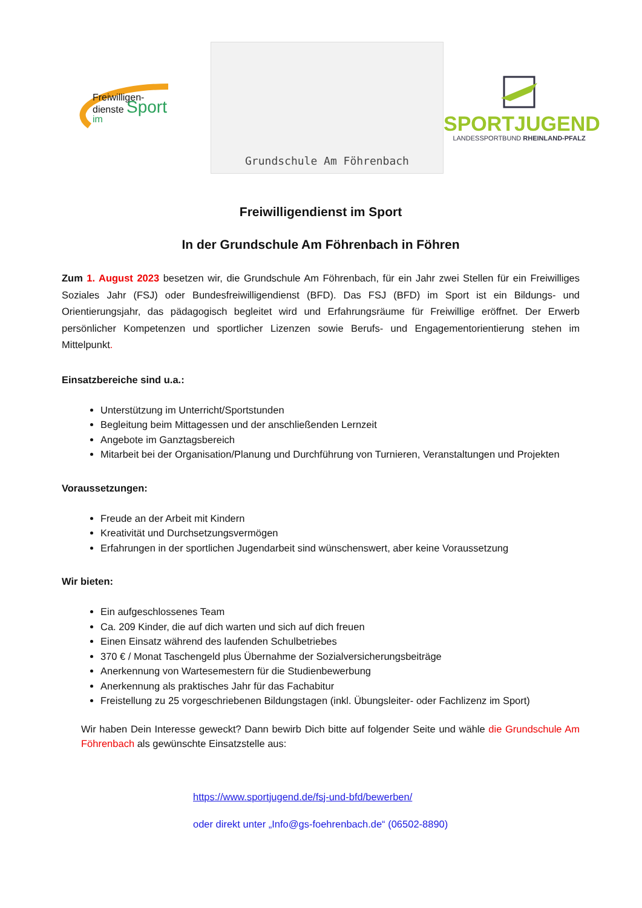Freiwilligen-
dienste Sport
im
Grundschule Am Föhrenbach
SPORTJUGEND
LANDESSPORTBUND RHEINLAND-PFALZ
Freiwilligendienst im Sport
In der Grundschule Am Föhrenbach in Föhren
Zum 1. August 2023 besetzen wir, die Grundschule Am Föhrenbach, für ein Jahr zwei Stellen für ein Freiwilliges Soziales Jahr (FSJ) oder Bundesfreiwilligendienst (BFD). Das FSJ (BFD) im Sport ist ein Bildungs- und Orientierungsjahr, das pädagogisch begleitet wird und Erfahrungsräume für Freiwillige eröffnet. Der Erwerb persönlicher Kompetenzen und sportlicher Lizenzen sowie Berufs- und Engagementorientierung stehen im Mittelpunkt.
Einsatzbereiche sind u.a.:
Unterstützung im Unterricht/Sportstunden
Begleitung beim Mittagessen und der anschließenden Lernzeit
Angebote im Ganztagsbereich
Mitarbeit bei der Organisation/Planung und Durchführung von Turnieren, Veranstaltungen und Projekten
Voraussetzungen:
Freude an der Arbeit mit Kindern
Kreativität und Durchsetzungsvermögen
Erfahrungen in der sportlichen Jugendarbeit sind wünschenswert, aber keine Voraussetzung
Wir bieten:
Ein aufgeschlossenes Team
Ca. 209 Kinder, die auf dich warten und sich auf dich freuen
Einen Einsatz während des laufenden Schulbetriebes
370 € / Monat Taschengeld plus Übernahme der Sozialversicherungsbeiträge
Anerkennung von Wartesemestern für die Studienbewerbung
Anerkennung als praktisches Jahr für das Fachabitur
Freistellung zu 25 vorgeschriebenen Bildungstagen (inkl. Übungsleiter- oder Fachlizenz im Sport)
Wir haben Dein Interesse geweckt? Dann bewirb Dich bitte auf folgender Seite und wähle die Grundschule Am Föhrenbach als gewünschte Einsatzstelle aus:
https://www.sportjugend.de/fsj-und-bfd/bewerben/
oder direkt unter „Info@gs-foehrenbach.de“ (06502-8890)